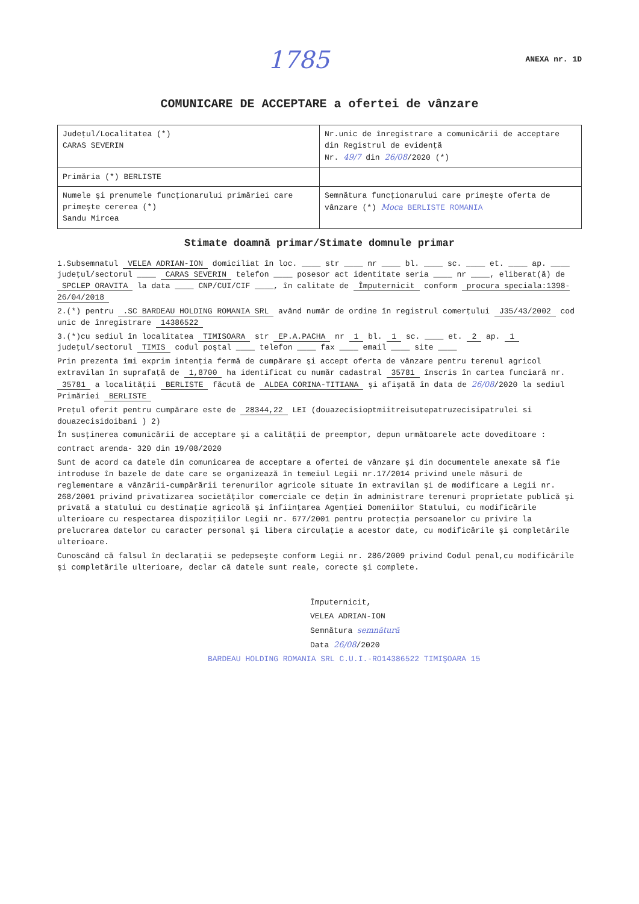1785 ANEXA nr. 1D
COMUNICARE DE ACCEPTARE a ofertei de vânzare
| Judeţul/Localitatea (*) CARAS SEVERIN | Nr.unic de înregistrare a comunicării de acceptare din Registrul de evidenţă Nr. 49/7 din 26/08 /2020 (*) |
| Primăria (*) BERLISTE | |
| Numele şi prenumele funcţionarului primăriei care primeşte cererea (*) Sandu Mircea | Semnătura funcţionarului care primeşte oferta de vânzare (*) Moca BERLISTE ROMANIA |
Stimate doamnă primar/Stimate domnule primar
1.Subsemnatul VELEA ADRIAN-ION domiciliat în loc. ____ str ____ nr ____ bl. ____ sc. ____ et. ____ ap. ____ judeţul/sectorul ____ CARAS SEVERIN telefon ____ posesor act identitate seria ____ nr ____, eliberat(ă) de SPCLEP ORAVITA la data ____ CNP/CUI/CIF ____, în calitate de Împuternicit conform procura speciala:1398-26/04/2018
2.(*) pentru .SC BARDEAU HOLDING ROMANIA SRL având număr de ordine în registrul comerţului J35/43/2002 cod unic de înregistrare 14386522
3.(*)cu sediul în localitatea TIMISOARA str EP.A.PACHA nr 1 bl. 1 sc. ____ et. 2 ap. 1 judeţul/sectorul TIMIS codul poştal ____ telefon ____ fax ____ email ____ site ____
Prin prezenta îmi exprim intenţia fermă de cumpărare şi accept oferta de vânzare pentru terenul agricol extravilan în suprafaţă de 1,8700 ha identificat cu număr cadastral 35781 înscris în cartea funciară nr. 35781 a localităţii BERLISTE făcută de ALDEA CORINA-TITIANA şi afişată în data de 26/08/2020 la sediul Primăriei BERLISTE
Preţul oferit pentru cumpărare este de 28344,22 LEI (douazecisioptmiitreisutepatruzecisipatrulei si douazecisidoibani ) 2)
În susţinerea comunicării de acceptare şi a calităţii de preemptor, depun următoarele acte doveditoare :
contract arenda- 320 din 19/08/2020
Sunt de acord ca datele din comunicarea de acceptare a ofertei de vânzare şi din documentele anexate să fie introduse în bazele de date care se organizează în temeiul Legii nr.17/2014 privind unele măsuri de reglementare a vânzării-cumpărării terenurilor agricole situate în extravilan şi de modificare a Legii nr. 268/2001 privind privatizarea societăţilor comerciale ce deţin în administrare terenuri proprietate publică şi privată a statului cu destinaţie agricolă şi înfiinţarea Agenţiei Domeniilor Statului, cu modificările ulterioare cu respectarea dispoziţiilor Legii nr. 677/2001 pentru protecţia persoanelor cu privire la prelucrarea datelor cu caracter personal şi libera circulaţie a acestor date, cu modificările şi completările ulterioare.
Cunoscând că falsul în declaraţii se pedepseşte conform Legii nr. 286/2009 privind Codul penal,cu modificările şi completările ulterioare, declar că datele sunt reale, corecte şi complete.
Împuternicit,
VELEA ADRIAN-ION
Semnătura semnătură
Data 26/08/2020
BARDEAU HOLDING ROMANIA SRL C.U.I.-RO14386522 TIMIŞOARA 15